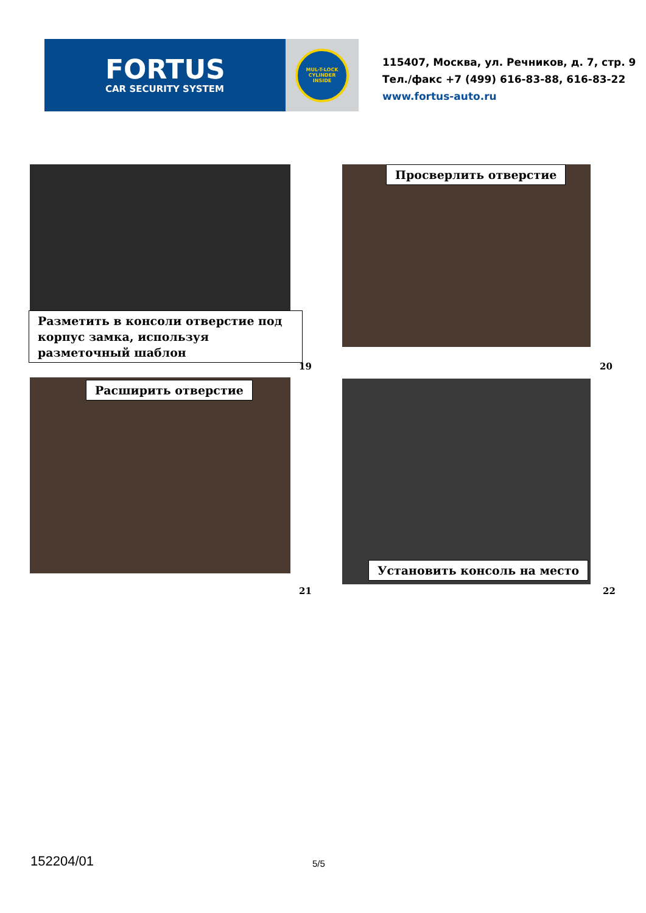FORTUS
CAR SECURITY SYSTEM
MUL-T-LOCK
CYLINDER
INSIDE
115407, Москва, ул. Речников, д. 7, стр. 9
Тел./факс +7 (499) 616-83-88, 616-83-22
www.fortus-auto.ru
Разметить в консоли отверстие под корпус замка, используя разметочный шаблон
Просверлить отверстие
19 20
Расширить отверстие
Установить консоль на место
21 22
152204/01 5/5